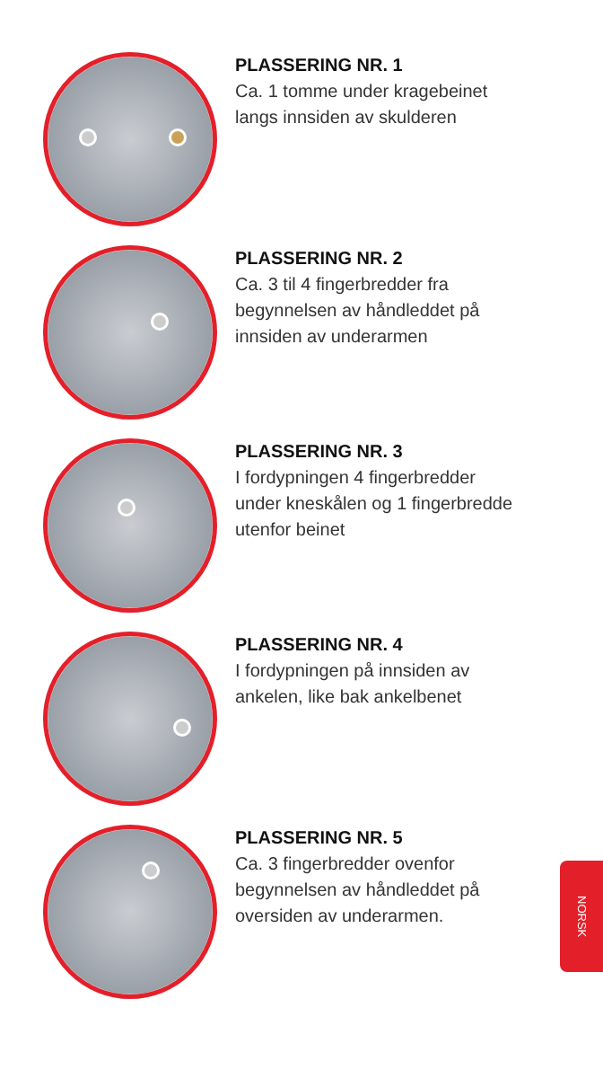PLASSERING NR. 1
Ca. 1 tomme under kragebeinet
langs innsiden av skulderen
PLASSERING NR. 2
Ca. 3 til 4 fingerbredder fra
begynnelsen av håndleddet på
innsiden av underarmen
PLASSERING NR. 3
I fordypningen 4 fingerbredder
under kneskålen og 1 fingerbredde
utenfor beinet
PLASSERING NR. 4
I fordypningen på innsiden av
ankelen, like bak ankelbenet
PLASSERING NR. 5
Ca. 3 fingerbredder ovenfor
begynnelsen av håndleddet på
oversiden av underarmen.
NORSK